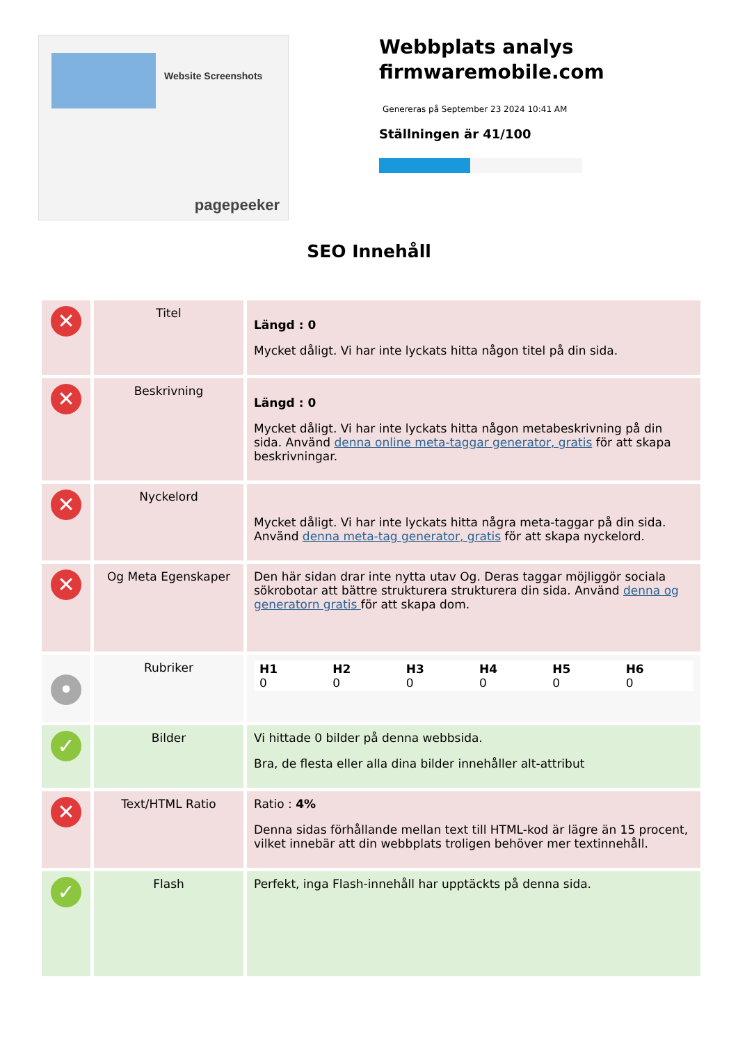Website Screenshots
pagepeeker
Webbplats analys
firmwaremobile.com
Genereras på September 23 2024 10:41 AM
Ställningen är 41/100
SEO Innehåll
| ✕ | Titel | Längd : 0 Mycket dåligt. Vi har inte lyckats hitta någon titel på din sida. |
| ✕ | Beskrivning | Längd : 0 Mycket dåligt. Vi har inte lyckats hitta någon metabeskrivning på din sida. Använd denna online meta-taggar generator, gratis för att skapa beskrivningar. |
| ✕ | Nyckelord | Mycket dåligt. Vi har inte lyckats hitta några meta-taggar på din sida. Använd denna meta-tag generator, gratis för att skapa nyckelord. |
| ✕ | Og Meta Egenskaper | Den här sidan drar inte nytta utav Og. Deras taggar möjliggör sociala sökrobotar att bättre strukturera strukturera din sida. Använd denna og generatorn gratis för att skapa dom. |
| • | Rubriker | / H1 0 / H2 0 / H3 0 / H4 0 / H5 0 / H6 0 / |
| ✓ | Bilder | Vi hittade 0 bilder på denna webbsida. Bra, de flesta eller alla dina bilder innehåller alt-attribut |
| ✕ | Text/HTML Ratio | Ratio : 4% Denna sidas förhållande mellan text till HTML-kod är lägre än 15 procent, vilket innebär att din webbplats troligen behöver mer textinnehåll. |
| ✓ | Flash | Perfekt, inga Flash-innehåll har upptäckts på denna sida. |